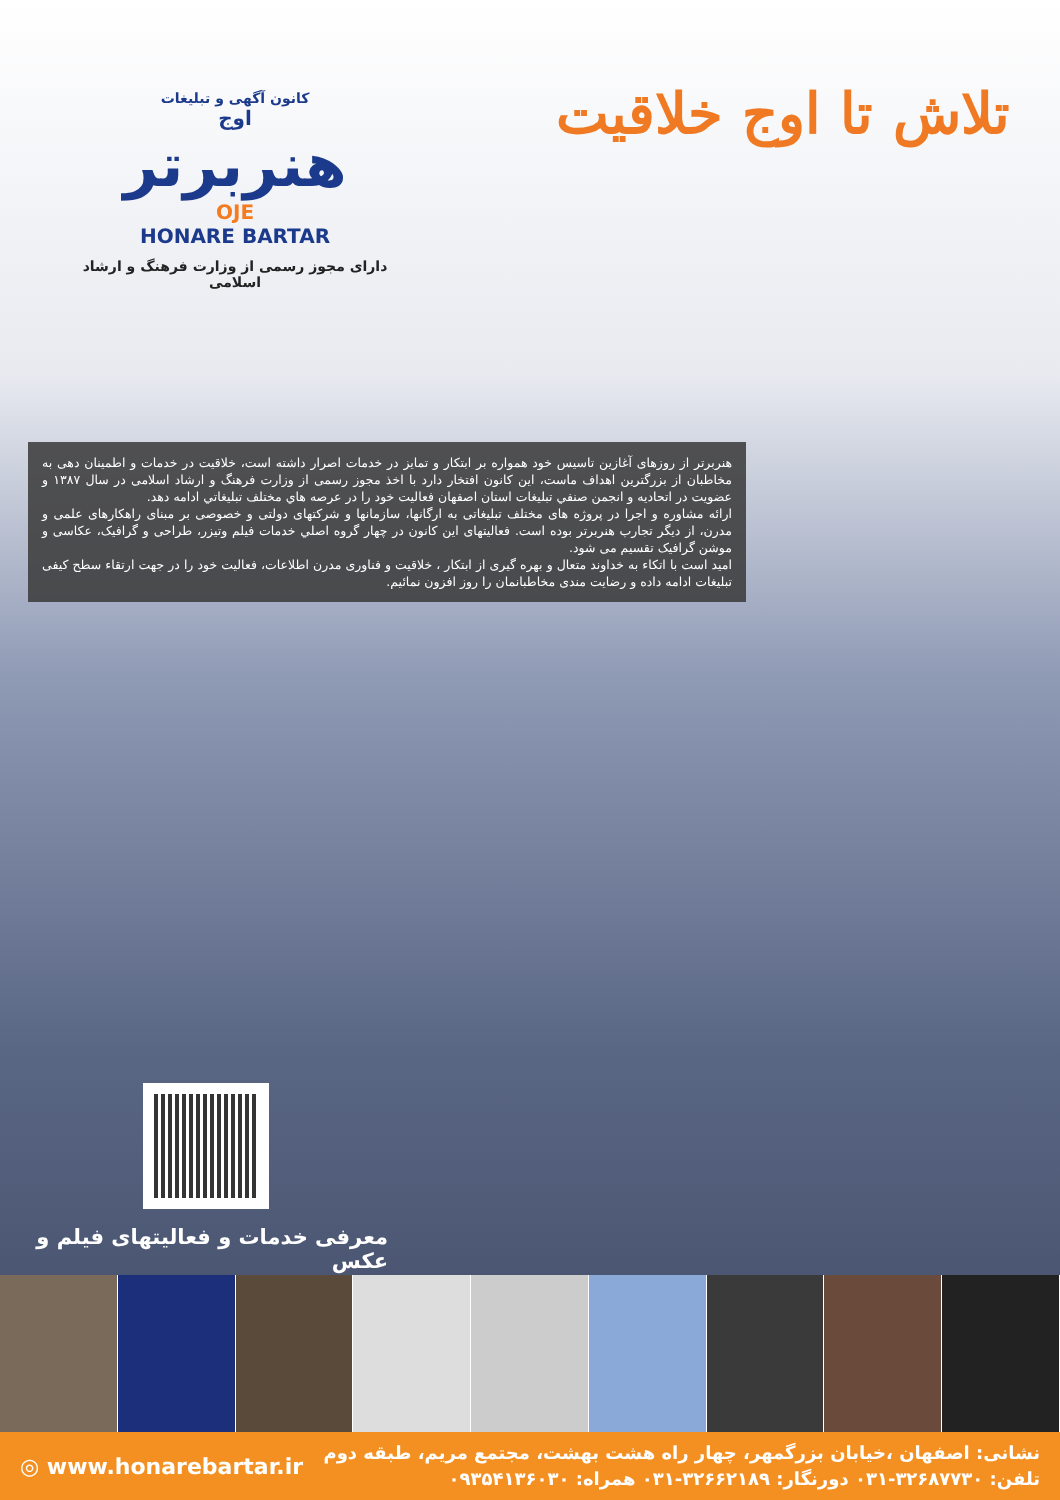کانون آگهی و تبلیغات
اوج
هنربرتر
OJE
HONARE BARTAR
دارای مجوز رسمی از وزارت فرهنگ و ارشاد اسلامی
تلاش تا اوج خلاقیت
هنربرتر از روزهای آغازین تاسیس خود همواره بر ابتکار و تمایز در خدمات اصرار داشته است، خلاقیت در خدمات و اطمینان دهی به مخاطبان از بزرگترین اهداف ماست، این کانون افتخار دارد با اخذ مجوز رسمی از وزارت فرهنگ و ارشاد اسلامی در سال ۱۳۸۷ و عضویت در اتحادیه و انجمن صنفي تبليغات استان اصفهان فعالیت خود را در عرصه هاي مختلف تبليغاتي ادامه دهد.
ارائه مشاوره و اجرا در پروژه های مختلف تبلیغاتی به ارگانها، سازمانها و شرکتهای دولتی و خصوصی بر مبنای راهکارهای علمی و مدرن، از دیگر تجارب هنربرتر بوده است. فعالیتهای این کانون در چهار گروه اصلي خدمات فیلم وتیزر، طراحی و گرافیک، عکاسی و موشن گرافیک تقسیم می شود.
امید است با اتکاء به خداوند متعال و بهره گیری از ابتکار ، خلاقیت و فناوری مدرن اطلاعات، فعالیت خود را در جهت ارتقاء سطح کیفی تبلیغات ادامه داده و رضایت مندی مخاطبانمان را روز افزون نمائیم.
معرفی خدمات و فعالیتهای فیلم و عکس
◎ www.honarebartar.ir
نشانی: اصفهان ،خیابان بزرگمهر، چهار راه هشت بهشت، مجتمع مریم، طبقه دوم
تلفن: ۳۲۶۸۷۷۳۰-۰۳۱ دورنگار: ۳۲۶۶۲۱۸۹-۰۳۱ همراه: ۰۹۳۵۴۱۳۶۰۳۰